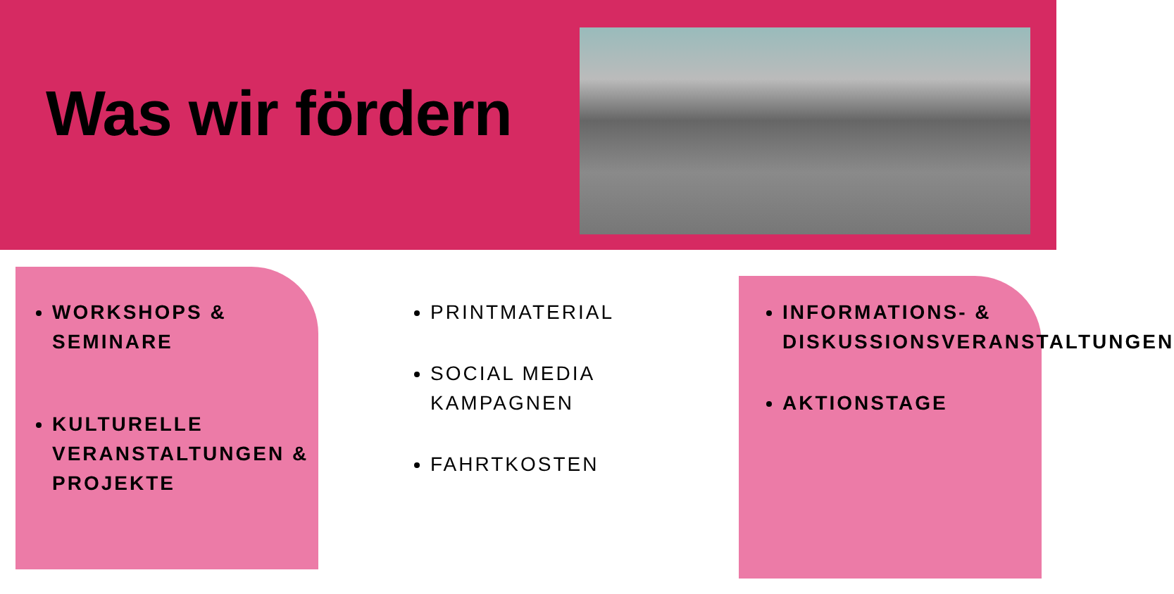Was wir fördern
WORKSHOPS & SEMINARE
KULTURELLE VERANSTALTUNGEN & PROJEKTE
PRINTMATERIAL
SOCIAL MEDIA KAMPAGNEN
FAHRTKOSTEN
INFORMATIONS- & DISKUSSIONSVERANSTALTUNGEN
AKTIONSTAGE